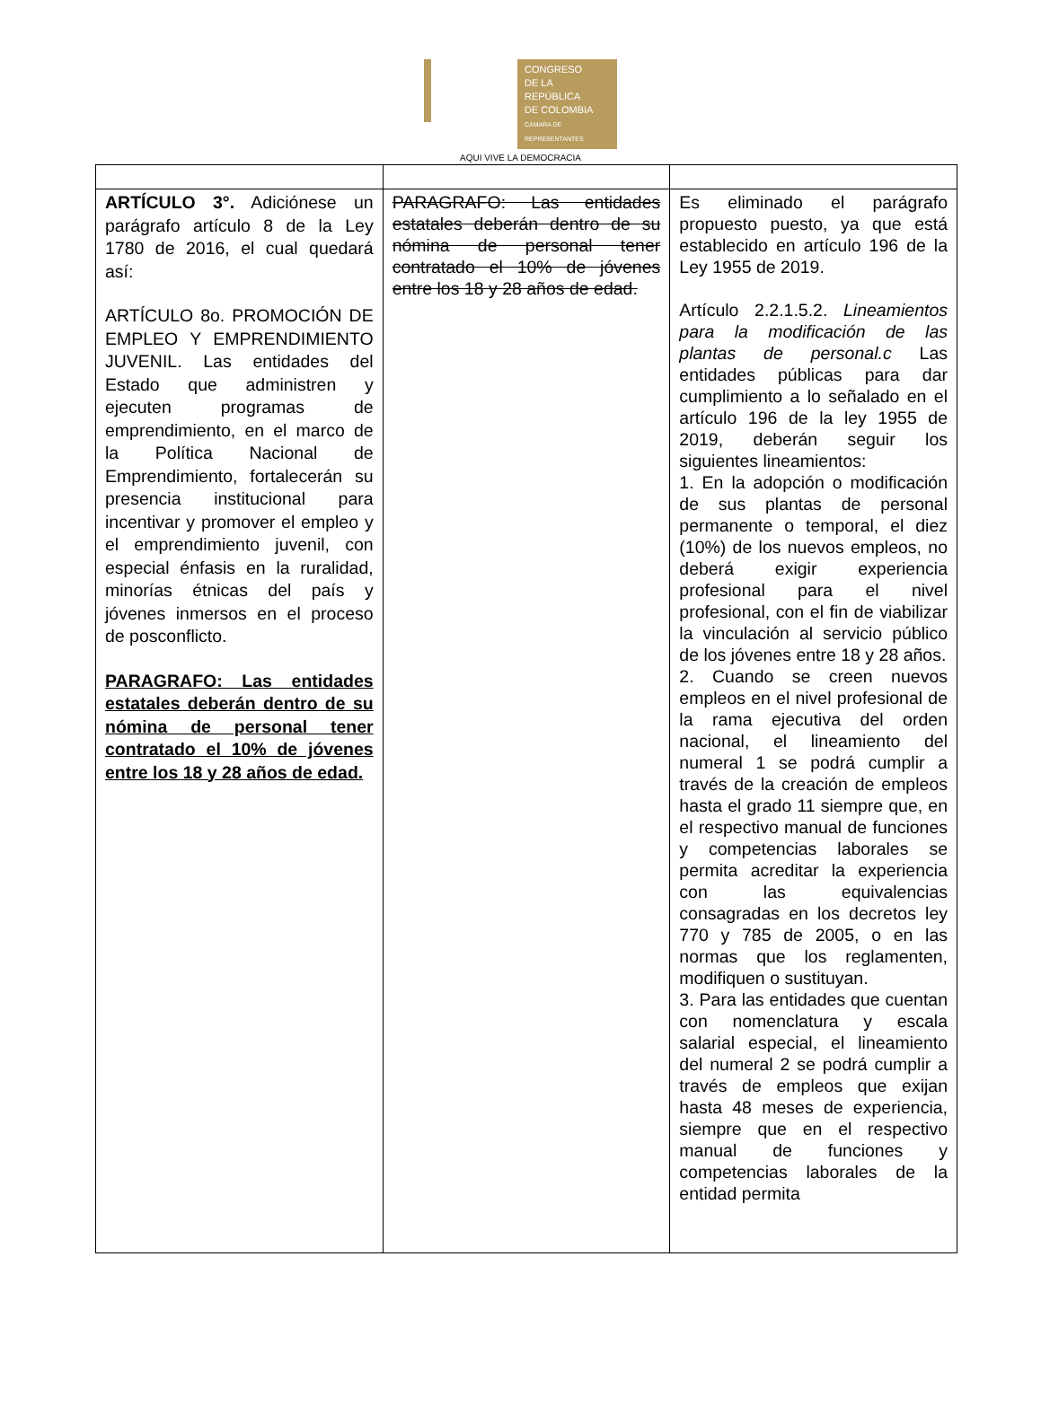CONGRESO
DE LA REPÚBLICA
DE COLOMBIA
CÁMARA DE REPRESENTANTES
AQUI VIVE LA DEMOCRACIA
| ARTÍCULO 3°. Adiciónese un parágrafo artículo 8 de la Ley 1780 de 2016, el cual quedará así: ARTÍCULO 8o. PROMOCIÓN DE EMPLEO Y EMPRENDIMIENTO JUVENIL. Las entidades del Estado que administren y ejecuten programas de emprendimiento, en el marco de la Política Nacional de Emprendimiento, fortalecerán su presencia institucional para incentivar y promover el empleo y el emprendimiento juvenil, con especial énfasis en la ruralidad, minorías étnicas del país y jóvenes inmersos en el proceso de posconflicto. PARAGRAFO: Las entidades estatales deberán dentro de su nómina de personal tener contratado el 10% de jóvenes entre los 18 y 28 años de edad. | PARAGRAFO: Las entidades estatales deberán dentro de su nómina de personal tener contratado el 10% de jóvenes entre los 18 y 28 años de edad. | Es eliminado el parágrafo propuesto puesto, ya que está establecido en artículo 196 de la Ley 1955 de 2019. Artículo 2.2.1.5.2. Lineamientos para la modificación de las plantas de personal.c Las entidades públicas para dar cumplimiento a lo señalado en el artículo 196 de la ley 1955 de 2019, deberán seguir los siguientes lineamientos: 1. En la adopción o modificación de sus plantas de personal permanente o temporal, el diez (10%) de los nuevos empleos, no deberá exigir experiencia profesional para el nivel profesional, con el fin de viabilizar la vinculación al servicio público de los jóvenes entre 18 y 28 años. 2. Cuando se creen nuevos empleos en el nivel profesional de la rama ejecutiva del orden nacional, el lineamiento del numeral 1 se podrá cumplir a través de la creación de empleos hasta el grado 11 siempre que, en el respectivo manual de funciones y competencias laborales se permita acreditar la experiencia con las equivalencias consagradas en los decretos ley 770 y 785 de 2005, o en las normas que los reglamenten, modifiquen o sustituyan. 3. Para las entidades que cuentan con nomenclatura y escala salarial especial, el lineamiento del numeral 2 se podrá cumplir a través de empleos que exijan hasta 48 meses de experiencia, siempre que en el respectivo manual de funciones y competencias laborales de la entidad permita |